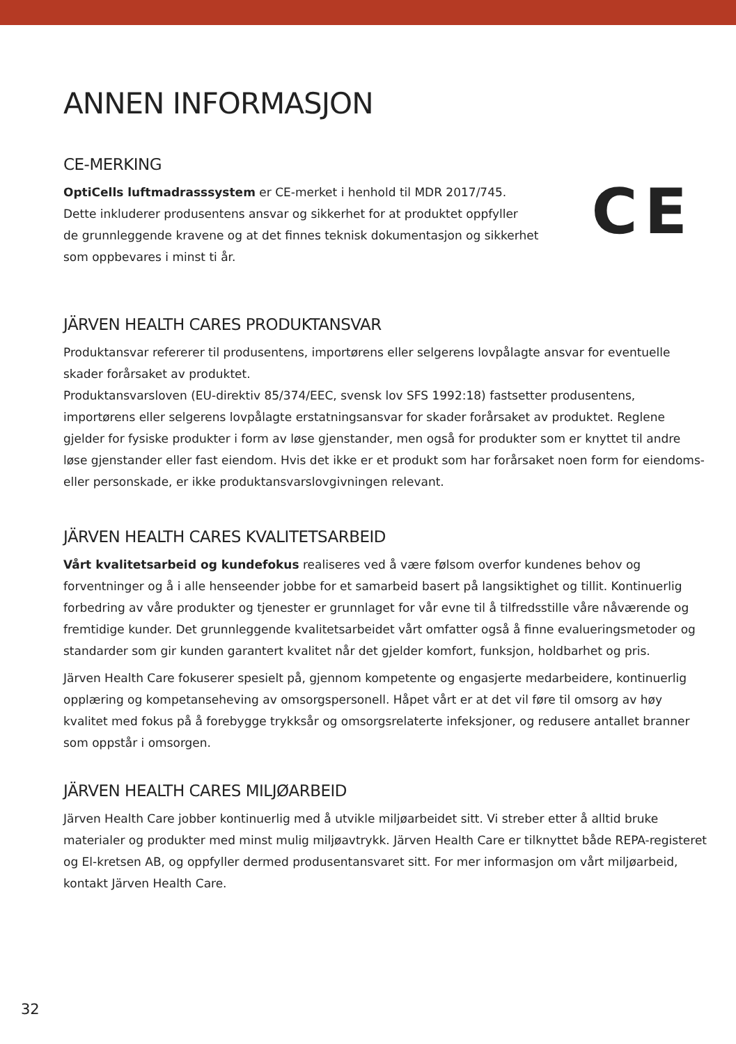ANNEN INFORMASJON
CE-MERKING
OptiCells luftmadrasssystem er CE-merket i henhold til MDR 2017/745.
Dette inkluderer produsentens ansvar og sikkerhet for at produktet oppfyller
de grunnleggende kravene og at det finnes teknisk dokumentasjon og sikkerhet
som oppbevares i minst ti år.
CE
JÄRVEN HEALTH CARES PRODUKTANSVAR
Produktansvar refererer til produsentens, importørens eller selgerens lovpålagte ansvar for eventuelle skader forårsaket av produktet.
Produktansvarsloven (EU-direktiv 85/374/EEC, svensk lov SFS 1992:18) fastsetter produsentens, importørens eller selgerens lovpålagte erstatningsansvar for skader forårsaket av produktet. Reglene gjelder for fysiske produkter i form av løse gjenstander, men også for produkter som er knyttet til andre løse gjenstander eller fast eiendom. Hvis det ikke er et produkt som har forårsaket noen form for eiendoms- eller personskade, er ikke produktansvarslovgivningen relevant.
JÄRVEN HEALTH CARES KVALITETSARBEID
Vårt kvalitetsarbeid og kundefokus realiseres ved å være følsom overfor kundenes behov og forventninger og å i alle henseender jobbe for et samarbeid basert på langsiktighet og tillit. Kontinuerlig forbedring av våre produkter og tjenester er grunnlaget for vår evne til å tilfredsstille våre nåværende og fremtidige kunder. Det grunnleggende kvalitetsarbeidet vårt omfatter også å finne evalueringsmetoder og standarder som gir kunden garantert kvalitet når det gjelder komfort, funksjon, holdbarhet og pris.
Järven Health Care fokuserer spesielt på, gjennom kompetente og engasjerte medarbeidere, kontinuerlig opplæring og kompetanseheving av omsorgspersonell. Håpet vårt er at det vil føre til omsorg av høy kvalitet med fokus på å forebygge trykksår og omsorgsrelaterte infeksjoner, og redusere antallet branner som oppstår i omsorgen.
JÄRVEN HEALTH CARES MILJØARBEID
Järven Health Care jobber kontinuerlig med å utvikle miljøarbeidet sitt. Vi streber etter å alltid bruke materialer og produkter med minst mulig miljøavtrykk. Järven Health Care er tilknyttet både REPA-registeret og El-kretsen AB, og oppfyller dermed produsentansvaret sitt. For mer informasjon om vårt miljøarbeid, kontakt Järven Health Care.
32